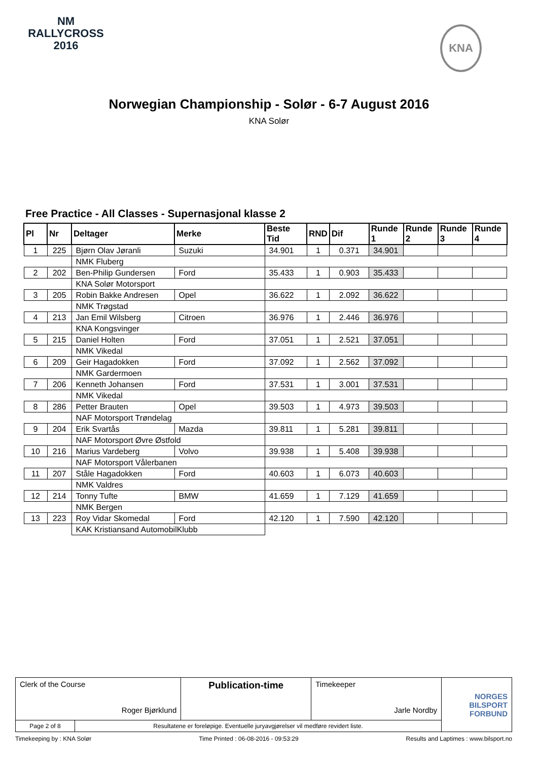NM
RALLYCROSS
2016
KNA
Norwegian Championship - Solør - 6-7 August 2016
KNA Solør
Free Practice - All Classes - Supernasjonal klasse 2
| Pl | Nr | Deltager | Merke | Beste Tid | RND | Dif | Runde 1 | Runde 2 | Runde 3 | Runde 4 |
| --- | --- | --- | --- | --- | --- | --- | --- | --- | --- | --- |
| 1 | 225 | Bjørn Olav Jøranli | Suzuki | 34.901 | 1 | 0.371 | 34.901 | | | |
| | | NMK Fluberg | | | | | | | | |
| 2 | 202 | Ben-Philip Gundersen | Ford | 35.433 | 1 | 0.903 | 35.433 | | | |
| | | KNA Solør Motorsport | | | | | | | | |
| 3 | 205 | Robin Bakke Andresen | Opel | 36.622 | 1 | 2.092 | 36.622 | | | |
| | | NMK Trøgstad | | | | | | | | |
| 4 | 213 | Jan Emil Wilsberg | Citroen | 36.976 | 1 | 2.446 | 36.976 | | | |
| | | KNA Kongsvinger | | | | | | | | |
| 5 | 215 | Daniel Holten | Ford | 37.051 | 1 | 2.521 | 37.051 | | | |
| | | NMK Vikedal | | | | | | | | |
| 6 | 209 | Geir Hagadokken | Ford | 37.092 | 1 | 2.562 | 37.092 | | | |
| | | NMK Gardermoen | | | | | | | | |
| 7 | 206 | Kenneth Johansen | Ford | 37.531 | 1 | 3.001 | 37.531 | | | |
| | | NMK Vikedal | | | | | | | | |
| 8 | 286 | Petter Brauten | Opel | 39.503 | 1 | 4.973 | 39.503 | | | |
| | | NAF Motorsport Trøndelag | | | | | | | | |
| 9 | 204 | Erik Svartås | Mazda | 39.811 | 1 | 5.281 | 39.811 | | | |
| | | NAF Motorsport Øvre Østfold | | | | | | | | |
| 10 | 216 | Marius Vardeberg | Volvo | 39.938 | 1 | 5.408 | 39.938 | | | |
| | | NAF Motorsport Vålerbanen | | | | | | | | |
| 11 | 207 | Ståle Hagadokken | Ford | 40.603 | 1 | 6.073 | 40.603 | | | |
| | | NMK Valdres | | | | | | | | |
| 12 | 214 | Tonny Tufte | BMW | 41.659 | 1 | 7.129 | 41.659 | | | |
| | | NMK Bergen | | | | | | | | |
| 13 | 223 | Roy Vidar Skomedal | Ford | 42.120 | 1 | 7.590 | 42.120 | | | |
| | | KAK Kristiansand AutomobilKlubb | | | | | | | | |
| Clerk of the Course Roger Bjørklund | | Publication-time | Timekeeper Jarle Nordby | NORGES BILSPORT FORBUND |
| Page 2 of 8 | Resultatene er foreløpige. Eventuelle juryavgjørelser vil medføre revidert liste. | | | |
Timekeeping by : KNA Solør Time Printed : 06-08-2016 - 09:53:29 Results and Laptimes : www.bilsport.no